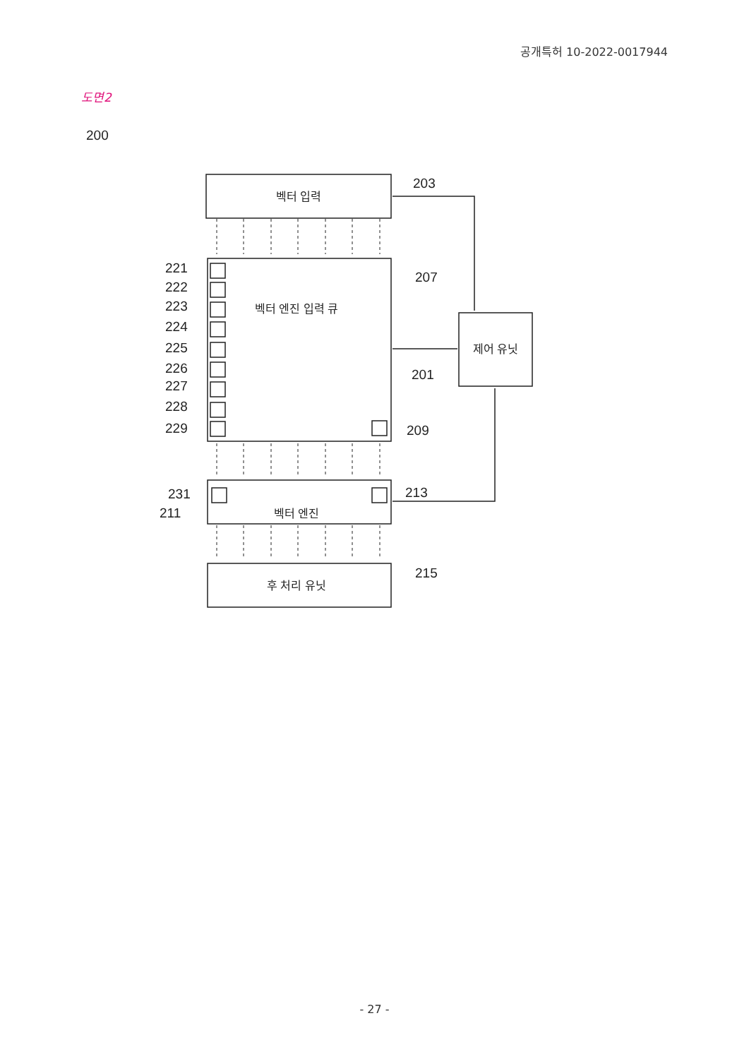공개특허 10-2022-0017944
도면2
벡터 입력
벡터 엔진 입력 큐
벡터 엔진
후 처리 유닛
제어 유닛
200
203
207
201
209
213
215
221
222
223
224
225
226
227
228
229
231
211
- 27 -